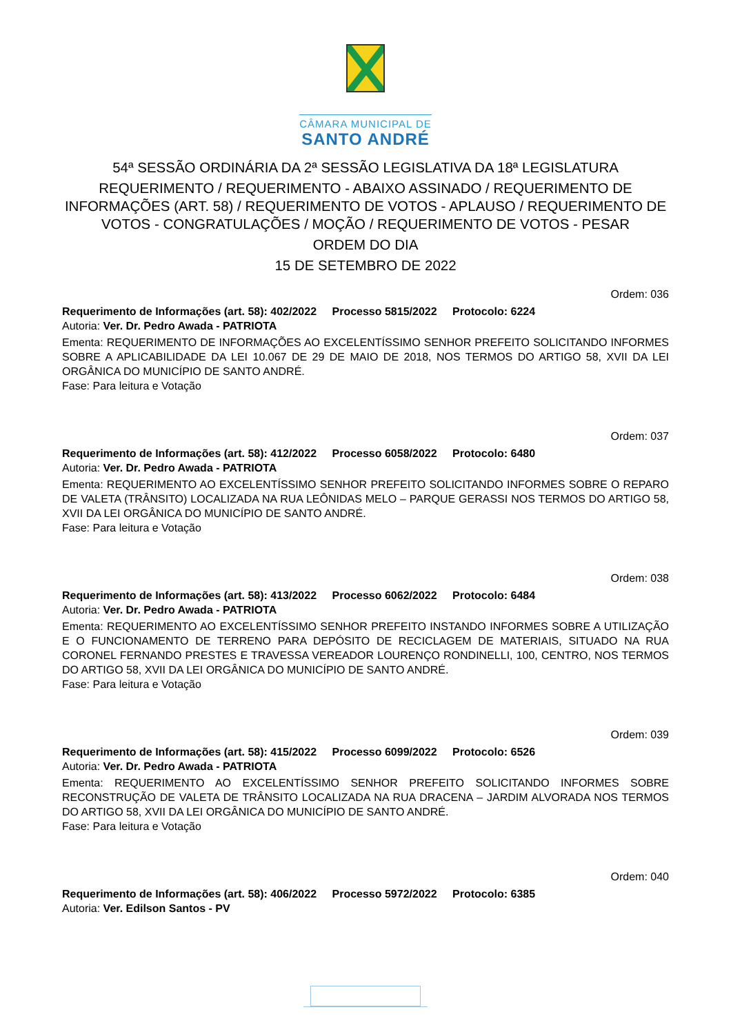CÂMARA MUNICIPAL DE
SANTO ANDRÉ
54ª SESSÃO ORDINÁRIA DA 2ª SESSÃO LEGISLATIVA DA 18ª LEGISLATURA
REQUERIMENTO / REQUERIMENTO - ABAIXO ASSINADO / REQUERIMENTO DE INFORMAÇÕES (ART. 58) / REQUERIMENTO DE VOTOS - APLAUSO / REQUERIMENTO DE VOTOS - CONGRATULAÇÕES / MOÇÃO / REQUERIMENTO DE VOTOS - PESAR
ORDEM DO DIA
15 DE SETEMBRO DE 2022
Ordem: 036
Requerimento de Informações (art. 58): 402/2022 Processo 5815/2022 Protocolo: 6224
Autoria: Ver. Dr. Pedro Awada - PATRIOTA
Ementa: REQUERIMENTO DE INFORMAÇÕES AO EXCELENTÍSSIMO SENHOR PREFEITO SOLICITANDO INFORMES SOBRE A APLICABILIDADE DA LEI 10.067 DE 29 DE MAIO DE 2018, NOS TERMOS DO ARTIGO 58, XVII DA LEI ORGÂNICA DO MUNICÍPIO DE SANTO ANDRÉ.
Fase: Para leitura e Votação
Ordem: 037
Requerimento de Informações (art. 58): 412/2022 Processo 6058/2022 Protocolo: 6480
Autoria: Ver. Dr. Pedro Awada - PATRIOTA
Ementa: REQUERIMENTO AO EXCELENTÍSSIMO SENHOR PREFEITO SOLICITANDO INFORMES SOBRE O REPARO DE VALETA (TRÂNSITO) LOCALIZADA NA RUA LEÔNIDAS MELO – PARQUE GERASSI NOS TERMOS DO ARTIGO 58, XVII DA LEI ORGÂNICA DO MUNICÍPIO DE SANTO ANDRÉ.
Fase: Para leitura e Votação
Ordem: 038
Requerimento de Informações (art. 58): 413/2022 Processo 6062/2022 Protocolo: 6484
Autoria: Ver. Dr. Pedro Awada - PATRIOTA
Ementa: REQUERIMENTO AO EXCELENTÍSSIMO SENHOR PREFEITO INSTANDO INFORMES SOBRE A UTILIZAÇÃO E O FUNCIONAMENTO DE TERRENO PARA DEPÓSITO DE RECICLAGEM DE MATERIAIS, SITUADO NA RUA CORONEL FERNANDO PRESTES E TRAVESSA VEREADOR LOURENÇO RONDINELLI, 100, CENTRO, NOS TERMOS DO ARTIGO 58, XVII DA LEI ORGÂNICA DO MUNICÍPIO DE SANTO ANDRÉ.
Fase: Para leitura e Votação
Ordem: 039
Requerimento de Informações (art. 58): 415/2022 Processo 6099/2022 Protocolo: 6526
Autoria: Ver. Dr. Pedro Awada - PATRIOTA
Ementa: REQUERIMENTO AO EXCELENTÍSSIMO SENHOR PREFEITO SOLICITANDO INFORMES SOBRE RECONSTRUÇÃO DE VALETA DE TRÂNSITO LOCALIZADA NA RUA DRACENA – JARDIM ALVORADA NOS TERMOS DO ARTIGO 58, XVII DA LEI ORGÂNICA DO MUNICÍPIO DE SANTO ANDRÉ.
Fase: Para leitura e Votação
Ordem: 040
Requerimento de Informações (art. 58): 406/2022 Processo 5972/2022 Protocolo: 6385
Autoria: Ver. Edilson Santos - PV